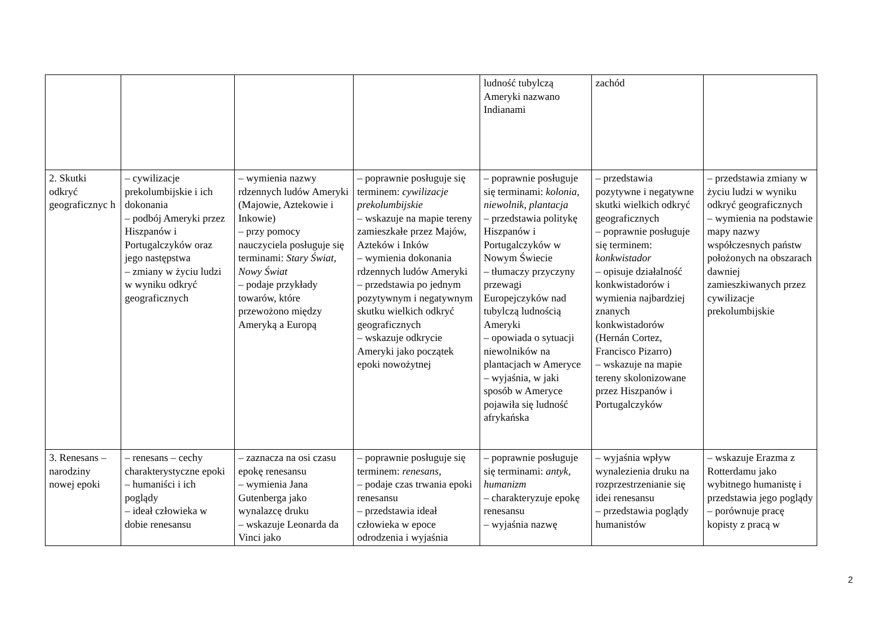| | | | | ludność tubylczą Ameryki nazwano Indianami | zachód | |
| 2. Skutki odkryć geograficznyc h | – cywilizacje prekolumbijskie i ich dokonania – podbój Ameryki przez Hiszpanów i Portugalczyków oraz jego następstwa – zmiany w życiu ludzi w wyniku odkryć geograficznych | – wymienia nazwy rdzennych ludów Ameryki (Majowie, Aztekowie i Inkowie) – przy pomocy nauczyciela posługuje się terminami: Stary Świat , Nowy Świat – podaje przykłady towarów, które przewożono między Ameryką a Europą | – poprawnie posługuje się terminem: cywilizacje prekolumbijskie – wskazuje na mapie tereny zamieszkałe przez Majów, Azteków i Inków – wymienia dokonania rdzennych ludów Ameryki – przedstawia po jednym pozytywnym i negatywnym skutku wielkich odkryć geograficznych – wskazuje odkrycie Ameryki jako początek epoki nowożytnej | – poprawnie posługuje się terminami: kolonia , niewolnik , plantacja – przedstawia politykę Hiszpanów i Portugalczyków w Nowym Świecie – tłumaczy przyczyny przewagi Europejczyków nad tubylczą ludnością Ameryki – opowiada o sytuacji niewolników na plantacjach w Ameryce – wyjaśnia, w jaki sposób w Ameryce pojawiła się ludność afrykańska | – przedstawia pozytywne i negatywne skutki wielkich odkryć geograficznych – poprawnie posługuje się terminem: konkwistador – opisuje działalność konkwistadorów i wymienia najbardziej znanych konkwistadorów (Hernán Cortez, Francisco Pizarro) – wskazuje na mapie tereny skolonizowane przez Hiszpanów i Portugalczyków | – przedstawia zmiany w życiu ludzi w wyniku odkryć geograficznych – wymienia na podstawie mapy nazwy współczesnych państw położonych na obszarach dawniej zamieszkiwanych przez cywilizacje prekolumbijskie |
| 3. Renesans – narodziny nowej epoki | – renesans – cechy charakterystyczne epoki – humaniści i ich poglądy – ideał człowieka w dobie renesansu | – zaznacza na osi czasu epokę renesansu – wymienia Jana Gutenberga jako wynalazcę druku – wskazuje Leonarda da Vinci jako | – poprawnie posługuje się terminem: renesans , – podaje czas trwania epoki renesansu – przedstawia ideał człowieka w epoce odrodzenia i wyjaśnia | – poprawnie posługuje się terminami: antyk , humanizm – charakteryzuje epokę renesansu – wyjaśnia nazwę | – wyjaśnia wpływ wynalezienia druku na rozprzestrzenianie się idei renesansu – przedstawia poglądy humanistów | – wskazuje Erazma z Rotterdamu jako wybitnego humanistę i przedstawia jego poglądy – porównuje pracę kopisty z pracą w |
2